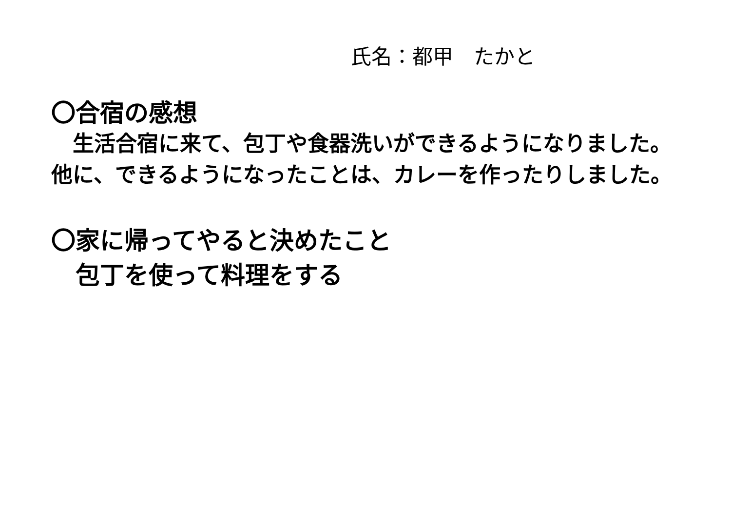氏名：都甲　たかと
〇合宿の感想
　生活合宿に来て、包丁や食器洗いができるようになりました。他に、できるようになったことは、カレーを作ったりしました。
〇家に帰ってやると決めたこと
　包丁を使って料理をする